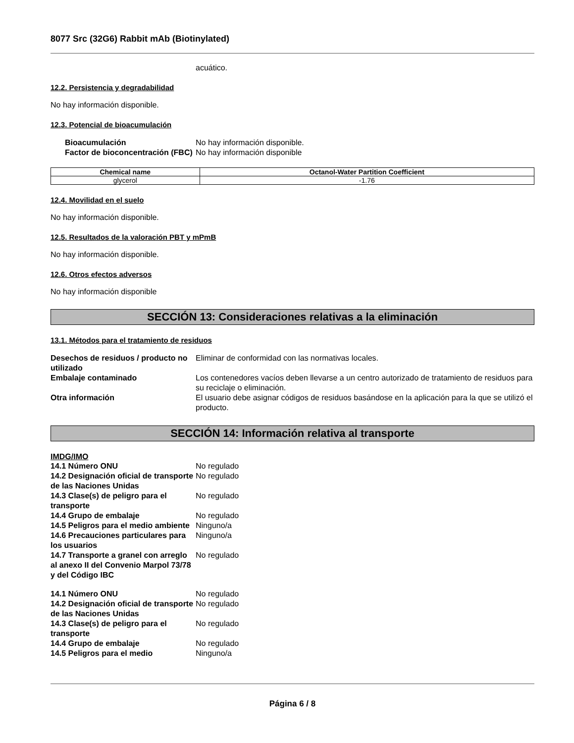8077 Src (32G6) Rabbit mAb (Biotinylated)
acuático.
12.2. Persistencia y degradabilidad
No hay información disponible.
12.3. Potencial de bioacumulación
Bioacumulación
No hay información disponible.
Factor de bioconcentración (FBC)
No hay información disponible
| Chemical name | Octanol-Water Partition Coefficient |
| --- | --- |
| glycerol | -1.76 |
12.4. Movilidad en el suelo
No hay información disponible.
12.5. Resultados de la valoración PBT y mPmB
No hay información disponible.
12.6. Otros efectos adversos
No hay información disponible
SECCIÓN 13: Consideraciones relativas a la eliminación
13.1. Métodos para el tratamiento de residuos
Desechos de residuos / producto no utilizado
Eliminar de conformidad con las normativas locales.
Embalaje contaminado
Los contenedores vacíos deben llevarse a un centro autorizado de tratamiento de residuos para su reciclaje o eliminación.
Otra información
El usuario debe asignar códigos de residuos basándose en la aplicación para la que se utilizó el producto.
SECCIÓN 14: Información relativa al transporte
IMDG/IMO
14.1 Número ONU
No regulado
14.2 Designación oficial de transporte de las Naciones Unidas
No regulado
14.3 Clase(s) de peligro para el transporte
No regulado
14.4 Grupo de embalaje
No regulado
14.5 Peligros para el medio ambiente
Ninguno/a
14.6 Precauciones particulares para los usuarios
Ninguno/a
14.7 Transporte a granel con arreglo al anexo II del Convenio Marpol 73/78 y del Código IBC
No regulado
14.1 Número ONU
No regulado
14.2 Designación oficial de transporte de las Naciones Unidas
No regulado
14.3 Clase(s) de peligro para el transporte
No regulado
14.4 Grupo de embalaje
No regulado
14.5 Peligros para el medio
Ninguno/a
Página 6 / 8